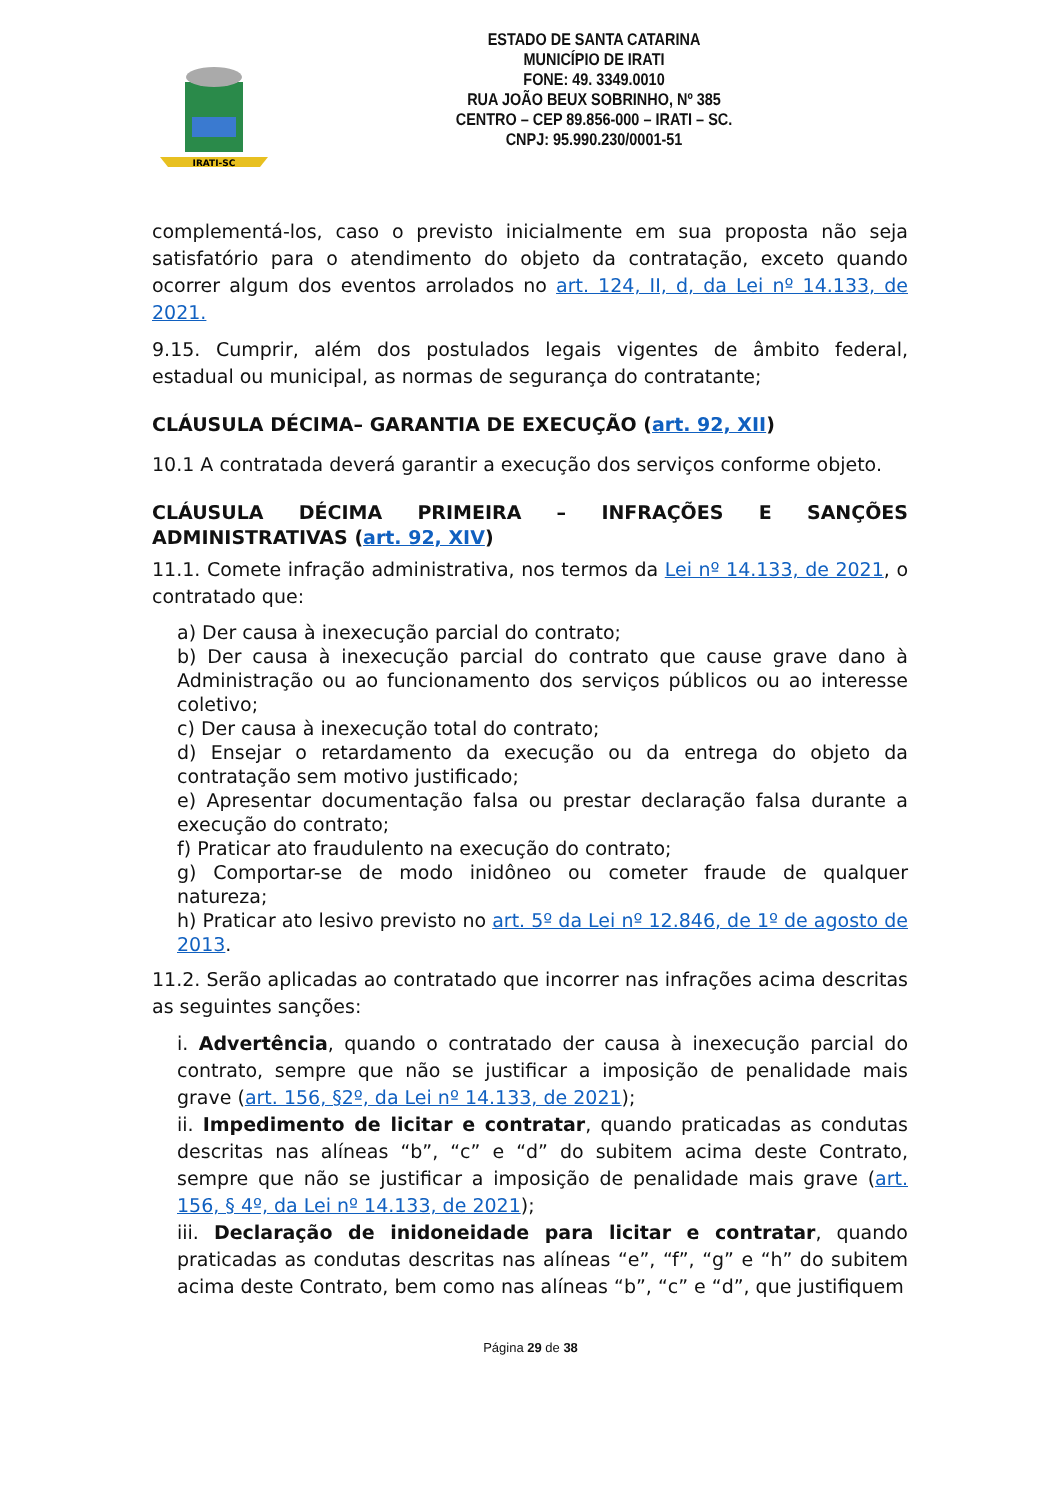IRATI-SC
ESTADO DE SANTA CATARINA
MUNICÍPIO DE IRATI
FONE: 49. 3349.0010
RUA JOÃO BEUX SOBRINHO, Nº 385
CENTRO – CEP 89.856-000 – IRATI – SC.
CNPJ: 95.990.230/0001-51
complementá-los, caso o previsto inicialmente em sua proposta não seja satisfatório para o atendimento do objeto da contratação, exceto quando ocorrer algum dos eventos arrolados no art. 124, II, d, da Lei nº 14.133, de 2021.
9.15. Cumprir, além dos postulados legais vigentes de âmbito federal, estadual ou municipal, as normas de segurança do contratante;
CLÁUSULA DÉCIMA– GARANTIA DE EXECUÇÃO (art. 92, XII)
10.1 A contratada deverá garantir a execução dos serviços conforme objeto.
CLÁUSULA DÉCIMA PRIMEIRA – INFRAÇÕES E SANÇÕES ADMINISTRATIVAS (art. 92, XIV)
11.1. Comete infração administrativa, nos termos da Lei nº 14.133, de 2021, o contratado que:
a) Der causa à inexecução parcial do contrato;
b) Der causa à inexecução parcial do contrato que cause grave dano à Administração ou ao funcionamento dos serviços públicos ou ao interesse coletivo;
c) Der causa à inexecução total do contrato;
d) Ensejar o retardamento da execução ou da entrega do objeto da contratação sem motivo justificado;
e) Apresentar documentação falsa ou prestar declaração falsa durante a execução do contrato;
f) Praticar ato fraudulento na execução do contrato;
g) Comportar-se de modo inidôneo ou cometer fraude de qualquer natureza;
h) Praticar ato lesivo previsto no art. 5º da Lei nº 12.846, de 1º de agosto de 2013.
11.2. Serão aplicadas ao contratado que incorrer nas infrações acima descritas as seguintes sanções:
i. Advertência, quando o contratado der causa à inexecução parcial do contrato, sempre que não se justificar a imposição de penalidade mais grave (art. 156, §2º, da Lei nº 14.133, de 2021);
ii. Impedimento de licitar e contratar, quando praticadas as condutas descritas nas alíneas “b”, “c” e “d” do subitem acima deste Contrato, sempre que não se justificar a imposição de penalidade mais grave (art. 156, § 4º, da Lei nº 14.133, de 2021);
iii. Declaração de inidoneidade para licitar e contratar, quando praticadas as condutas descritas nas alíneas “e”, “f”, “g” e “h” do subitem acima deste Contrato, bem como nas alíneas “b”, “c” e “d”, que justifiquem
Página 29 de 38